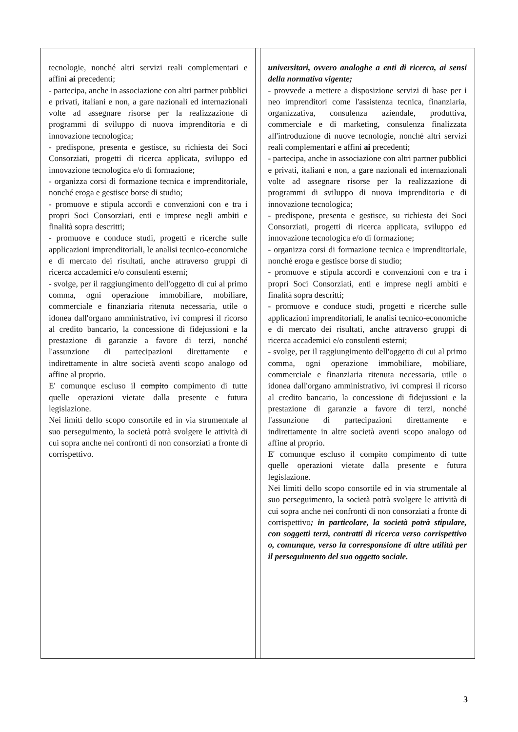| tecnologie, nonché altri servizi reali complementari e affini ai precedenti; - partecipa, anche in associazione con altri partner pubblici e privati, italiani e non, a gare nazionali ed internazionali volte ad assegnare risorse per la realizzazione di programmi di sviluppo di nuova imprenditoria e di innovazione tecnologica; - predispone, presenta e gestisce, su richiesta dei Soci Consorziati, progetti di ricerca applicata, sviluppo ed innovazione tecnologica e/o di formazione; - organizza corsi di formazione tecnica e imprenditoriale, nonché eroga e gestisce borse di studio; - promuove e stipula accordi e convenzioni con e tra i propri Soci Consorziati, enti e imprese negli ambiti e finalità sopra descritti; - promuove e conduce studi, progetti e ricerche sulle applicazioni imprenditoriali, le analisi tecnico-economiche e di mercato dei risultati, anche attraverso gruppi di ricerca accademici e/o consulenti esterni; - svolge, per il raggiungimento dell'oggetto di cui al primo comma, ogni operazione immobiliare, mobiliare, commerciale e finanziaria ritenuta necessaria, utile o idonea dall'organo amministrativo, ivi compresi il ricorso al credito bancario, la concessione di fidejussioni e la prestazione di garanzie a favore di terzi, nonché l'assunzione di partecipazioni direttamente e indirettamente in altre società aventi scopo analogo od affine al proprio. E' comunque escluso il compito compimento di tutte quelle operazioni vietate dalla presente e futura legislazione. Nei limiti dello scopo consortile ed in via strumentale al suo perseguimento, la società potrà svolgere le attività di cui sopra anche nei confronti di non consorziati a fronte di corrispettivo. | | universitari, ovvero analoghe a enti di ricerca, ai sensi della normativa vigente; - provvede a mettere a disposizione servizi di base per i neo imprenditori come l'assistenza tecnica, finanziaria, organizzativa, consulenza aziendale, produttiva, commerciale e di marketing, consulenza finalizzata all'introduzione di nuove tecnologie, nonché altri servizi reali complementari e affini ai precedenti; - partecipa, anche in associazione con altri partner pubblici e privati, italiani e non, a gare nazionali ed internazionali volte ad assegnare risorse per la realizzazione di programmi di sviluppo di nuova imprenditoria e di innovazione tecnologica; - predispone, presenta e gestisce, su richiesta dei Soci Consorziati, progetti di ricerca applicata, sviluppo ed innovazione tecnologica e/o di formazione; - organizza corsi di formazione tecnica e imprenditoriale, nonché eroga e gestisce borse di studio; - promuove e stipula accordi e convenzioni con e tra i propri Soci Consorziati, enti e imprese negli ambiti e finalità sopra descritti; - promuove e conduce studi, progetti e ricerche sulle applicazioni imprenditoriali, le analisi tecnico-economiche e di mercato dei risultati, anche attraverso gruppi di ricerca accademici e/o consulenti esterni; - svolge, per il raggiungimento dell'oggetto di cui al primo comma, ogni operazione immobiliare, mobiliare, commerciale e finanziaria ritenuta necessaria, utile o idonea dall'organo amministrativo, ivi compresi il ricorso al credito bancario, la concessione di fidejussioni e la prestazione di garanzie a favore di terzi, nonché l'assunzione di partecipazioni direttamente e indirettamente in altre società aventi scopo analogo od affine al proprio. E' comunque escluso il compito compimento di tutte quelle operazioni vietate dalla presente e futura legislazione. Nei limiti dello scopo consortile ed in via strumentale al suo perseguimento, la società potrà svolgere le attività di cui sopra anche nei confronti di non consorziati a fronte di corrispettivo ; in particolare, la società potrà stipulare, con soggetti terzi, contratti di ricerca verso corrispettivo o, comunque, verso la corresponsione di altre utilità per il perseguimento del suo oggetto sociale. |
3